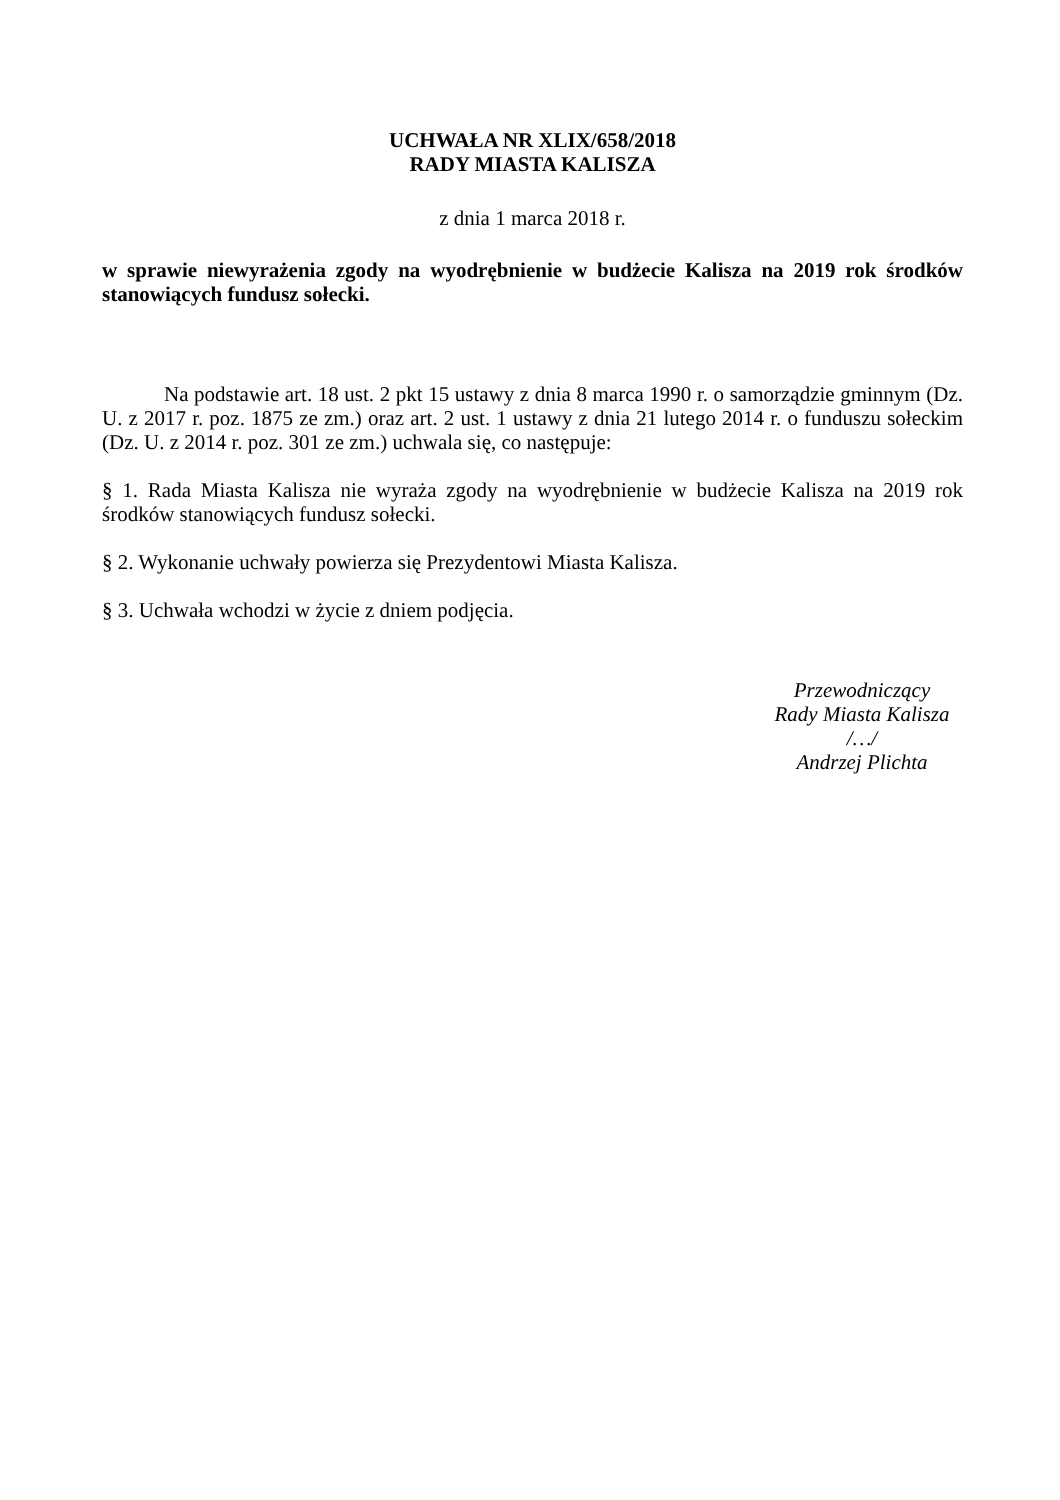UCHWAŁA NR XLIX/658/2018
RADY MIASTA KALISZA
z dnia 1 marca 2018 r.
w sprawie niewyrażenia zgody na wyodrębnienie w budżecie Kalisza na 2019 rok środków stanowiących fundusz sołecki.
Na podstawie art. 18 ust. 2 pkt 15 ustawy z dnia 8 marca 1990 r. o samorządzie gminnym (Dz. U. z 2017 r. poz. 1875 ze zm.) oraz art. 2 ust. 1 ustawy z dnia 21 lutego 2014 r. o funduszu sołeckim (Dz. U. z 2014 r. poz. 301 ze zm.) uchwala się, co następuje:
§ 1. Rada Miasta Kalisza nie wyraża zgody na wyodrębnienie w budżecie Kalisza na 2019 rok środków stanowiących fundusz sołecki.
§ 2. Wykonanie uchwały powierza się Prezydentowi Miasta Kalisza.
§ 3. Uchwała wchodzi w życie z dniem podjęcia.
Przewodniczący
Rady Miasta Kalisza
/…/
Andrzej Plichta